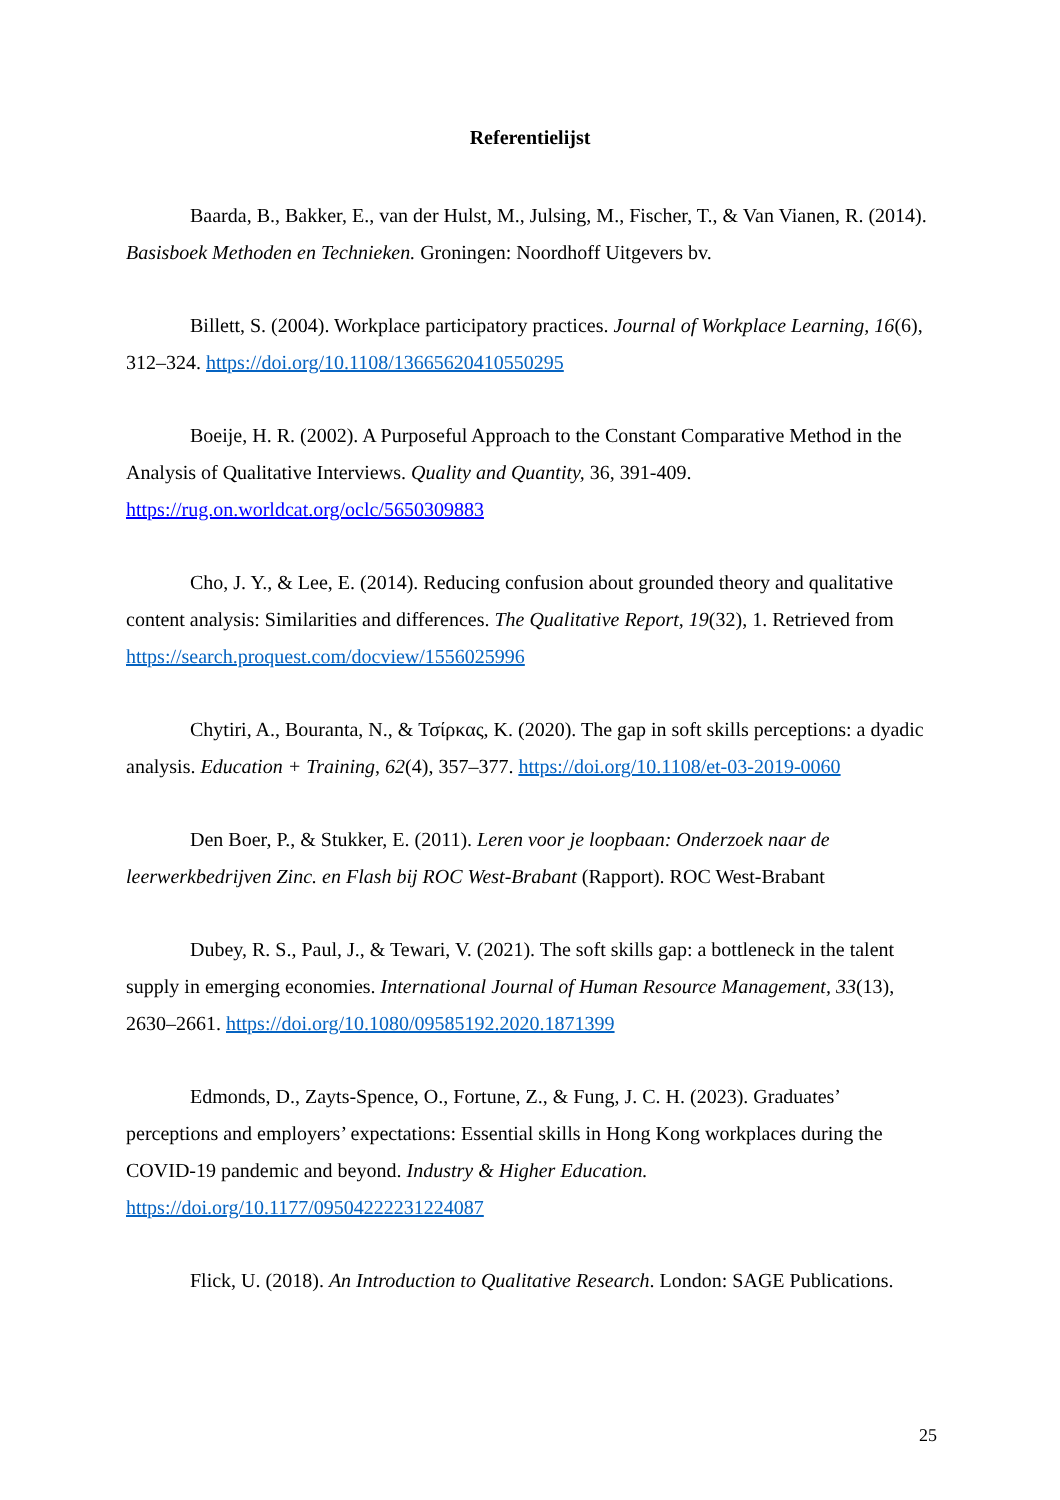Referentielijst
Baarda, B., Bakker, E., van der Hulst, M., Julsing, M., Fischer, T., & Van Vianen, R. (2014). Basisboek Methoden en Technieken. Groningen: Noordhoff Uitgevers bv.
Billett, S. (2004). Workplace participatory practices. Journal of Workplace Learning, 16(6), 312–324. https://doi.org/10.1108/13665620410550295
Boeije, H. R. (2002). A Purposeful Approach to the Constant Comparative Method in the Analysis of Qualitative Interviews. Quality and Quantity, 36, 391-409. https://rug.on.worldcat.org/oclc/5650309883
Cho, J. Y., & Lee, E. (2014). Reducing confusion about grounded theory and qualitative content analysis: Similarities and differences. The Qualitative Report, 19(32), 1. Retrieved from https://search.proquest.com/docview/1556025996
Chytiri, A., Bouranta, N., & Τσίρκας, K. (2020). The gap in soft skills perceptions: a dyadic analysis. Education + Training, 62(4), 357–377. https://doi.org/10.1108/et-03-2019-0060
Den Boer, P., & Stukker, E. (2011). Leren voor je loopbaan: Onderzoek naar de leerwerkbedrijven Zinc. en Flash bij ROC West-Brabant (Rapport). ROC West-Brabant
Dubey, R. S., Paul, J., & Tewari, V. (2021). The soft skills gap: a bottleneck in the talent supply in emerging economies. International Journal of Human Resource Management, 33(13), 2630–2661. https://doi.org/10.1080/09585192.2020.1871399
Edmonds, D., Zayts-Spence, O., Fortune, Z., & Fung, J. C. H. (2023). Graduates’ perceptions and employers’ expectations: Essential skills in Hong Kong workplaces during the COVID-19 pandemic and beyond. Industry & Higher Education. https://doi.org/10.1177/09504222231224087
Flick, U. (2018). An Introduction to Qualitative Research. London: SAGE Publications.
25